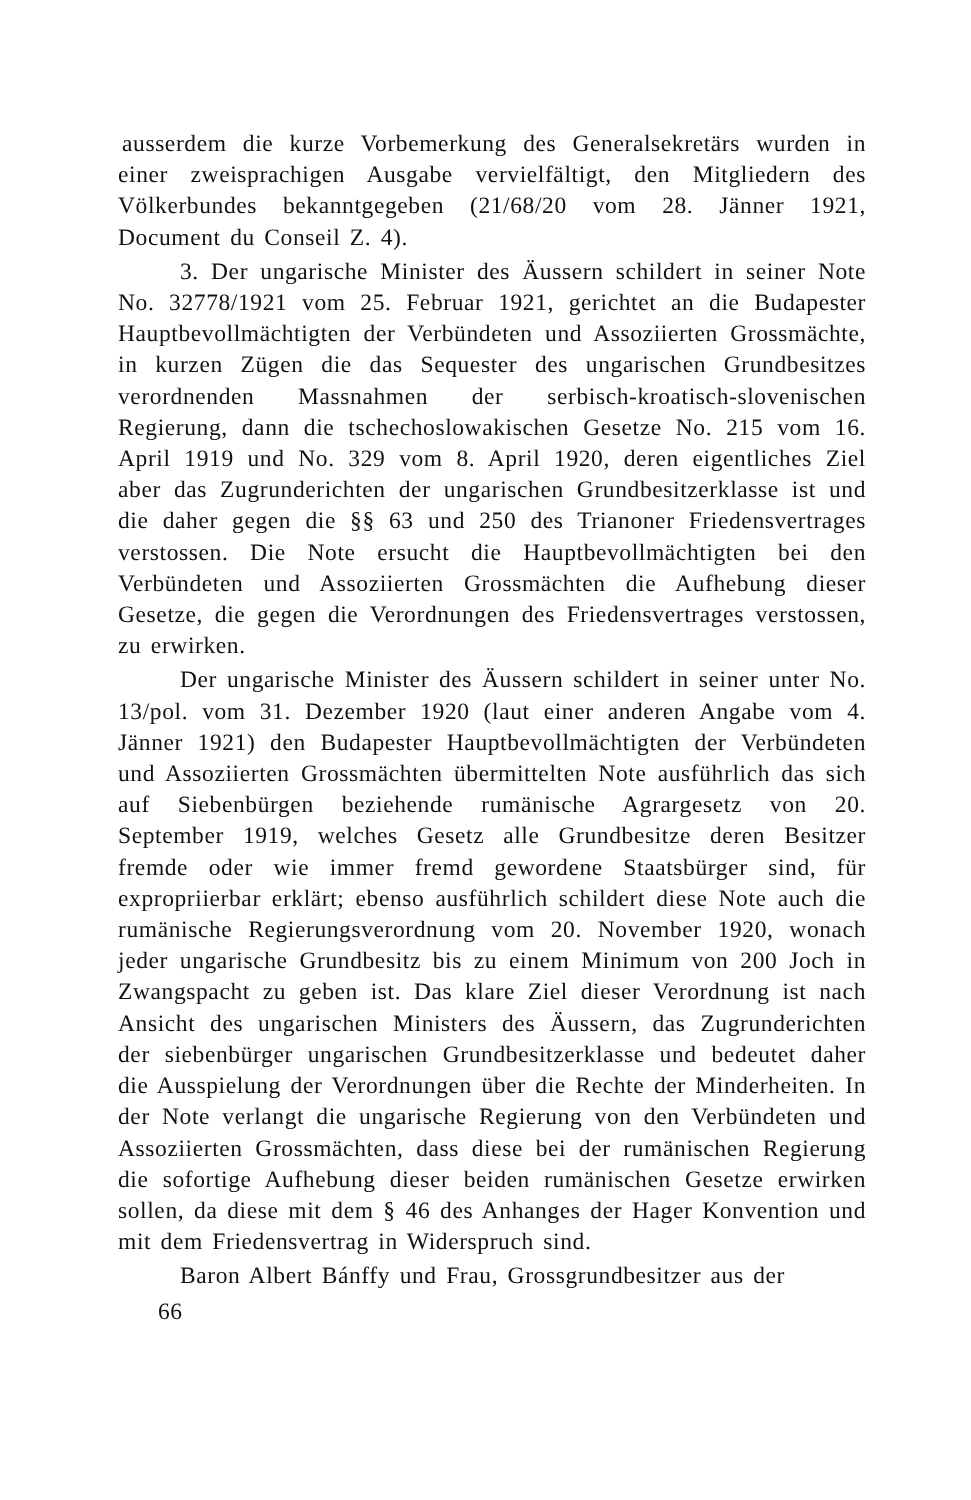ausserdem die kurze Vorbemerkung des Generalsekretärs wurden in einer zweisprachigen Ausgabe vervielfältigt, den Mitgliedern des Völkerbundes bekanntgegeben (21/68/20 vom 28. Jänner 1921, Document du Conseil Z. 4).
3. Der ungarische Minister des Äussern schildert in seiner Note No. 32778/1921 vom 25. Februar 1921, gerichtet an die Budapester Hauptbevollmächtigten der Verbündeten und Assoziierten Grossmächte, in kurzen Zügen die das Sequester des ungarischen Grundbesitzes verordnenden Massnahmen der serbisch-kroatisch-slovenischen Regierung, dann die tschechoslowakischen Gesetze No. 215 vom 16. April 1919 und No. 329 vom 8. April 1920, deren eigentliches Ziel aber das Zugrunderichten der ungarischen Grundbesitzerklasse ist und die daher gegen die §§ 63 und 250 des Trianoner Friedensvertrages verstossen. Die Note ersucht die Hauptbevollmächtigten bei den Verbündeten und Assoziierten Grossmächten die Aufhebung dieser Gesetze, die gegen die Verordnungen des Friedensvertrages verstossen, zu erwirken.
Der ungarische Minister des Äussern schildert in seiner unter No. 13/pol. vom 31. Dezember 1920 (laut einer anderen Angabe vom 4. Jänner 1921) den Budapester Hauptbevollmächtigten der Verbündeten und Assoziierten Grossmächten übermittelten Note ausführlich das sich auf Siebenbürgen beziehende rumänische Agrargesetz von 20. September 1919, welches Gesetz alle Grundbesitze deren Besitzer fremde oder wie immer fremd gewordene Staatsbürger sind, für expropriierbar erklärt; ebenso ausführlich schildert diese Note auch die rumänische Regierungsverordnung vom 20. November 1920, wonach jeder ungarische Grundbesitz bis zu einem Minimum von 200 Joch in Zwangspacht zu geben ist. Das klare Ziel dieser Verordnung ist nach Ansicht des ungarischen Ministers des Äussern, das Zugrunderichten der siebenbürger ungarischen Grundbesitzerklasse und bedeutet daher die Ausspielung der Verordnungen über die Rechte der Minderheiten. In der Note verlangt die ungarische Regierung von den Verbündeten und Assoziierten Grossmächten, dass diese bei der rumänischen Regierung die sofortige Aufhebung dieser beiden rumänischen Gesetze erwirken sollen, da diese mit dem § 46 des Anhanges der Hager Konvention und mit dem Friedensvertrag in Widerspruch sind.
Baron Albert Bánffy und Frau, Grossgrundbesitzer aus der
66